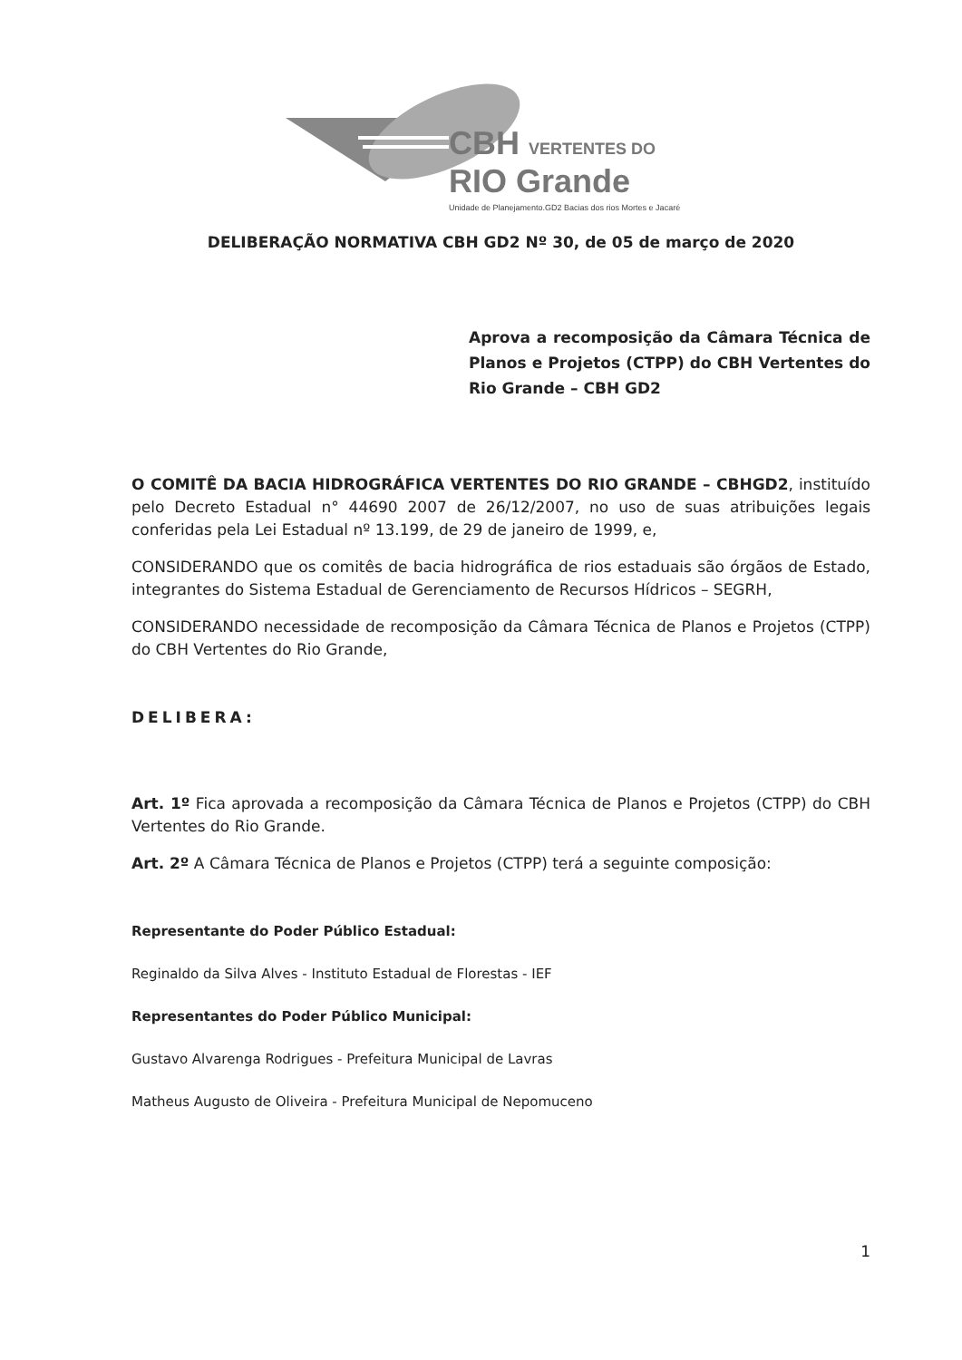CBH VERTENTES DO
RIO Grande
Unidade de Planejamento.GD2 Bacias dos rios Mortes e Jacaré
DELIBERAÇÃO NORMATIVA CBH GD2 Nº 30, de 05 de março de 2020
Aprova a recomposição da Câmara Técnica de Planos e Projetos (CTPP) do CBH Vertentes do Rio Grande – CBH GD2
O COMITÊ DA BACIA HIDROGRÁFICA VERTENTES DO RIO GRANDE – CBHGD2, instituído pelo Decreto Estadual n° 44690 2007 de 26/12/2007, no uso de suas atribuições legais conferidas pela Lei Estadual nº 13.199, de 29 de janeiro de 1999, e,
CONSIDERANDO que os comitês de bacia hidrográfica de rios estaduais são órgãos de Estado, integrantes do Sistema Estadual de Gerenciamento de Recursos Hídricos – SEGRH,
CONSIDERANDO necessidade de recomposição da Câmara Técnica de Planos e Projetos (CTPP) do CBH Vertentes do Rio Grande,
DELIBERA:
Art. 1º Fica aprovada a recomposição da Câmara Técnica de Planos e Projetos (CTPP) do CBH Vertentes do Rio Grande.
Art. 2º A Câmara Técnica de Planos e Projetos (CTPP) terá a seguinte composição:
Representante do Poder Público Estadual:
Reginaldo da Silva Alves - Instituto Estadual de Florestas - IEF
Representantes do Poder Público Municipal:
Gustavo Alvarenga Rodrigues - Prefeitura Municipal de Lavras
Matheus Augusto de Oliveira - Prefeitura Municipal de Nepomuceno
1